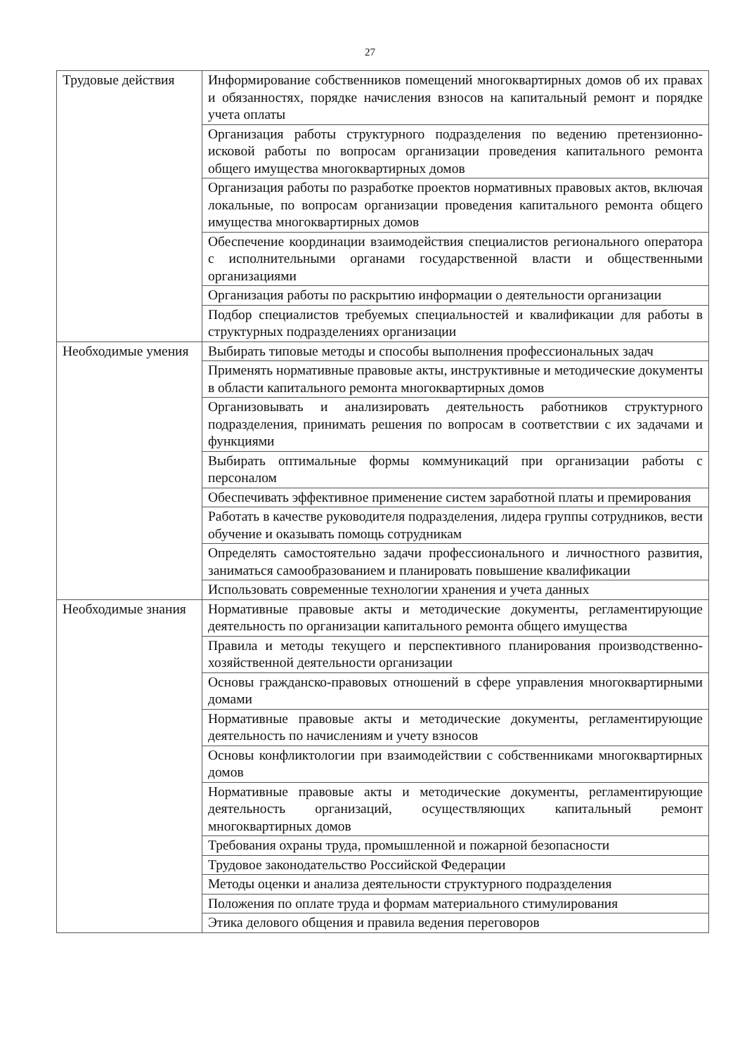27
| Трудовые действия | Информирование собственников помещений многоквартирных домов об их правах и обязанностях, порядке начисления взносов на капитальный ремонт и порядке учета оплаты |
| | Организация работы структурного подразделения по ведению претензионно-исковой работы по вопросам организации проведения капитального ремонта общего имущества многоквартирных домов |
| | Организация работы по разработке проектов нормативных правовых актов, включая локальные, по вопросам организации проведения капитального ремонта общего имущества многоквартирных домов |
| | Обеспечение координации взаимодействия специалистов регионального оператора с исполнительными органами государственной власти и общественными организациями |
| | Организация работы по раскрытию информации о деятельности организации |
| | Подбор специалистов требуемых специальностей и квалификации для работы в структурных подразделениях организации |
| Необходимые умения | Выбирать типовые методы и способы выполнения профессиональных задач |
| | Применять нормативные правовые акты, инструктивные и методические документы в области капитального ремонта многоквартирных домов |
| | Организовывать и анализировать деятельность работников структурного подразделения, принимать решения по вопросам в соответствии с их задачами и функциями |
| | Выбирать оптимальные формы коммуникаций при организации работы с персоналом |
| | Обеспечивать эффективное применение систем заработной платы и премирования |
| | Работать в качестве руководителя подразделения, лидера группы сотрудников, вести обучение и оказывать помощь сотрудникам |
| | Определять самостоятельно задачи профессионального и личностного развития, заниматься самообразованием и планировать повышение квалификации |
| | Использовать современные технологии хранения и учета данных |
| Необходимые знания | Нормативные правовые акты и методические документы, регламентирующие деятельность по организации капитального ремонта общего имущества |
| | Правила и методы текущего и перспективного планирования производственно-хозяйственной деятельности организации |
| | Основы гражданско-правовых отношений в сфере управления многоквартирными домами |
| | Нормативные правовые акты и методические документы, регламентирующие деятельность по начислениям и учету взносов |
| | Основы конфликтологии при взаимодействии с собственниками многоквартирных домов |
| | Нормативные правовые акты и методические документы, регламентирующие деятельность организаций, осуществляющих капитальный ремонт многоквартирных домов |
| | Требования охраны труда, промышленной и пожарной безопасности |
| | Трудовое законодательство Российской Федерации |
| | Методы оценки и анализа деятельности структурного подразделения |
| | Положения по оплате труда и формам материального стимулирования |
| | Этика делового общения и правила ведения переговоров |